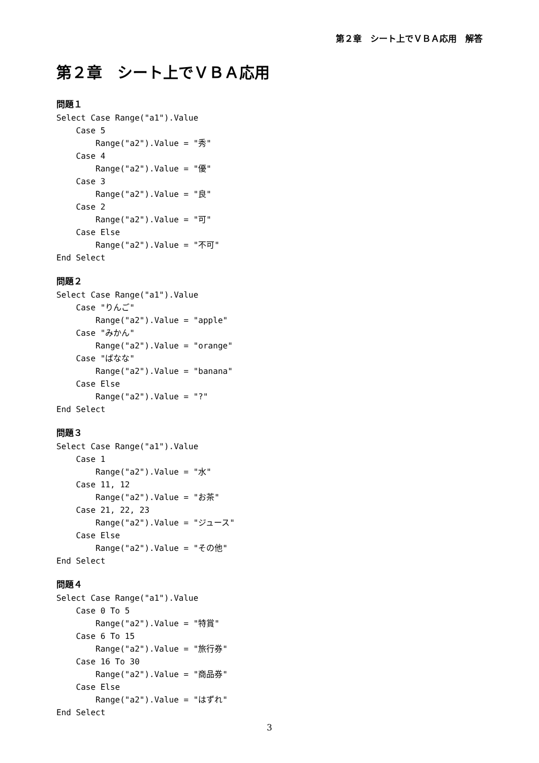第２章　シート上でＶＢＡ応用　解答
第２章　シート上でＶＢＡ応用
問題１
Select Case Range("a1").Value
    Case 5
        Range("a2").Value = "秀"
    Case 4
        Range("a2").Value = "優"
    Case 3
        Range("a2").Value = "良"
    Case 2
        Range("a2").Value = "可"
    Case Else
        Range("a2").Value = "不可"
End Select
問題２
Select Case Range("a1").Value
    Case "りんご"
        Range("a2").Value = "apple"
    Case "みかん"
        Range("a2").Value = "orange"
    Case "ばなな"
        Range("a2").Value = "banana"
    Case Else
        Range("a2").Value = "?"
End Select
問題３
Select Case Range("a1").Value
    Case 1
        Range("a2").Value = "水"
    Case 11, 12
        Range("a2").Value = "お茶"
    Case 21, 22, 23
        Range("a2").Value = "ジュース"
    Case Else
        Range("a2").Value = "その他"
End Select
問題４
Select Case Range("a1").Value
    Case 0 To 5
        Range("a2").Value = "特賞"
    Case 6 To 15
        Range("a2").Value = "旅行券"
    Case 16 To 30
        Range("a2").Value = "商品券"
    Case Else
        Range("a2").Value = "はずれ"
End Select
3